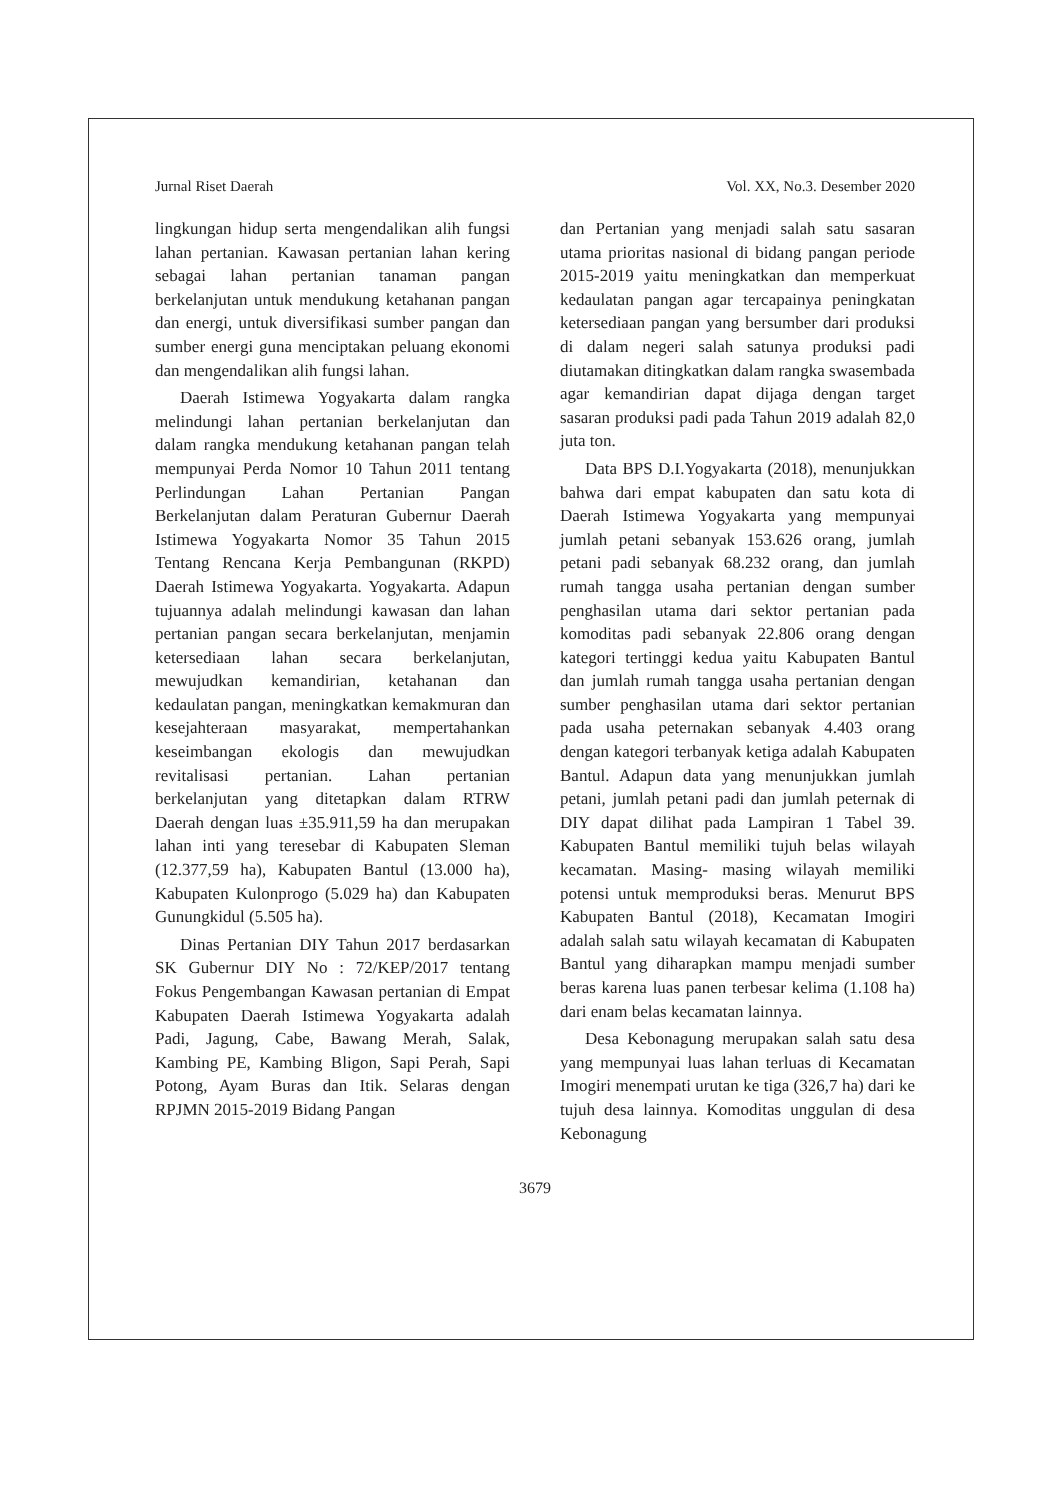Jurnal Riset Daerah Vol. XX, No.3. Desember 2020
lingkungan hidup serta mengendalikan alih fungsi lahan pertanian. Kawasan pertanian lahan kering sebagai lahan pertanian tanaman pangan berkelanjutan untuk mendukung ketahanan pangan dan energi, untuk diversifikasi sumber pangan dan sumber energi guna menciptakan peluang ekonomi dan mengendalikan alih fungsi lahan.
Daerah Istimewa Yogyakarta dalam rangka melindungi lahan pertanian berkelanjutan dan dalam rangka mendukung ketahanan pangan telah mempunyai Perda Nomor 10 Tahun 2011 tentang Perlindungan Lahan Pertanian Pangan Berkelanjutan dalam Peraturan Gubernur Daerah Istimewa Yogyakarta Nomor 35 Tahun 2015 Tentang Rencana Kerja Pembangunan (RKPD) Daerah Istimewa Yogyakarta. Yogyakarta. Adapun tujuannya adalah melindungi kawasan dan lahan pertanian pangan secara berkelanjutan, menjamin ketersediaan lahan secara berkelanjutan, mewujudkan kemandirian, ketahanan dan kedaulatan pangan, meningkatkan kemakmuran dan kesejahteraan masyarakat, mempertahankan keseimbangan ekologis dan mewujudkan revitalisasi pertanian. Lahan pertanian berkelanjutan yang ditetapkan dalam RTRW Daerah dengan luas ±35.911,59 ha dan merupakan lahan inti yang teresebar di Kabupaten Sleman (12.377,59 ha), Kabupaten Bantul (13.000 ha), Kabupaten Kulonprogo (5.029 ha) dan Kabupaten Gunungkidul (5.505 ha).
Dinas Pertanian DIY Tahun 2017 berdasarkan SK Gubernur DIY No : 72/KEP/2017 tentang Fokus Pengembangan Kawasan pertanian di Empat Kabupaten Daerah Istimewa Yogyakarta adalah Padi, Jagung, Cabe, Bawang Merah, Salak, Kambing PE, Kambing Bligon, Sapi Perah, Sapi Potong, Ayam Buras dan Itik. Selaras dengan RPJMN 2015-2019 Bidang Pangan
dan Pertanian yang menjadi salah satu sasaran utama prioritas nasional di bidang pangan periode 2015-2019 yaitu meningkatkan dan memperkuat kedaulatan pangan agar tercapainya peningkatan ketersediaan pangan yang bersumber dari produksi di dalam negeri salah satunya produksi padi diutamakan ditingkatkan dalam rangka swasembada agar kemandirian dapat dijaga dengan target sasaran produksi padi pada Tahun 2019 adalah 82,0 juta ton.
Data BPS D.I.Yogyakarta (2018), menunjukkan bahwa dari empat kabupaten dan satu kota di Daerah Istimewa Yogyakarta yang mempunyai jumlah petani sebanyak 153.626 orang, jumlah petani padi sebanyak 68.232 orang, dan jumlah rumah tangga usaha pertanian dengan sumber penghasilan utama dari sektor pertanian pada komoditas padi sebanyak 22.806 orang dengan kategori tertinggi kedua yaitu Kabupaten Bantul dan jumlah rumah tangga usaha pertanian dengan sumber penghasilan utama dari sektor pertanian pada usaha peternakan sebanyak 4.403 orang dengan kategori terbanyak ketiga adalah Kabupaten Bantul. Adapun data yang menunjukkan jumlah petani, jumlah petani padi dan jumlah peternak di DIY dapat dilihat pada Lampiran 1 Tabel 39. Kabupaten Bantul memiliki tujuh belas wilayah kecamatan. Masing- masing wilayah memiliki potensi untuk memproduksi beras. Menurut BPS Kabupaten Bantul (2018), Kecamatan Imogiri adalah salah satu wilayah kecamatan di Kabupaten Bantul yang diharapkan mampu menjadi sumber beras karena luas panen terbesar kelima (1.108 ha) dari enam belas kecamatan lainnya.
Desa Kebonagung merupakan salah satu desa yang mempunyai luas lahan terluas di Kecamatan Imogiri menempati urutan ke tiga (326,7 ha) dari ke tujuh desa lainnya. Komoditas unggulan di desa Kebonagung
3679